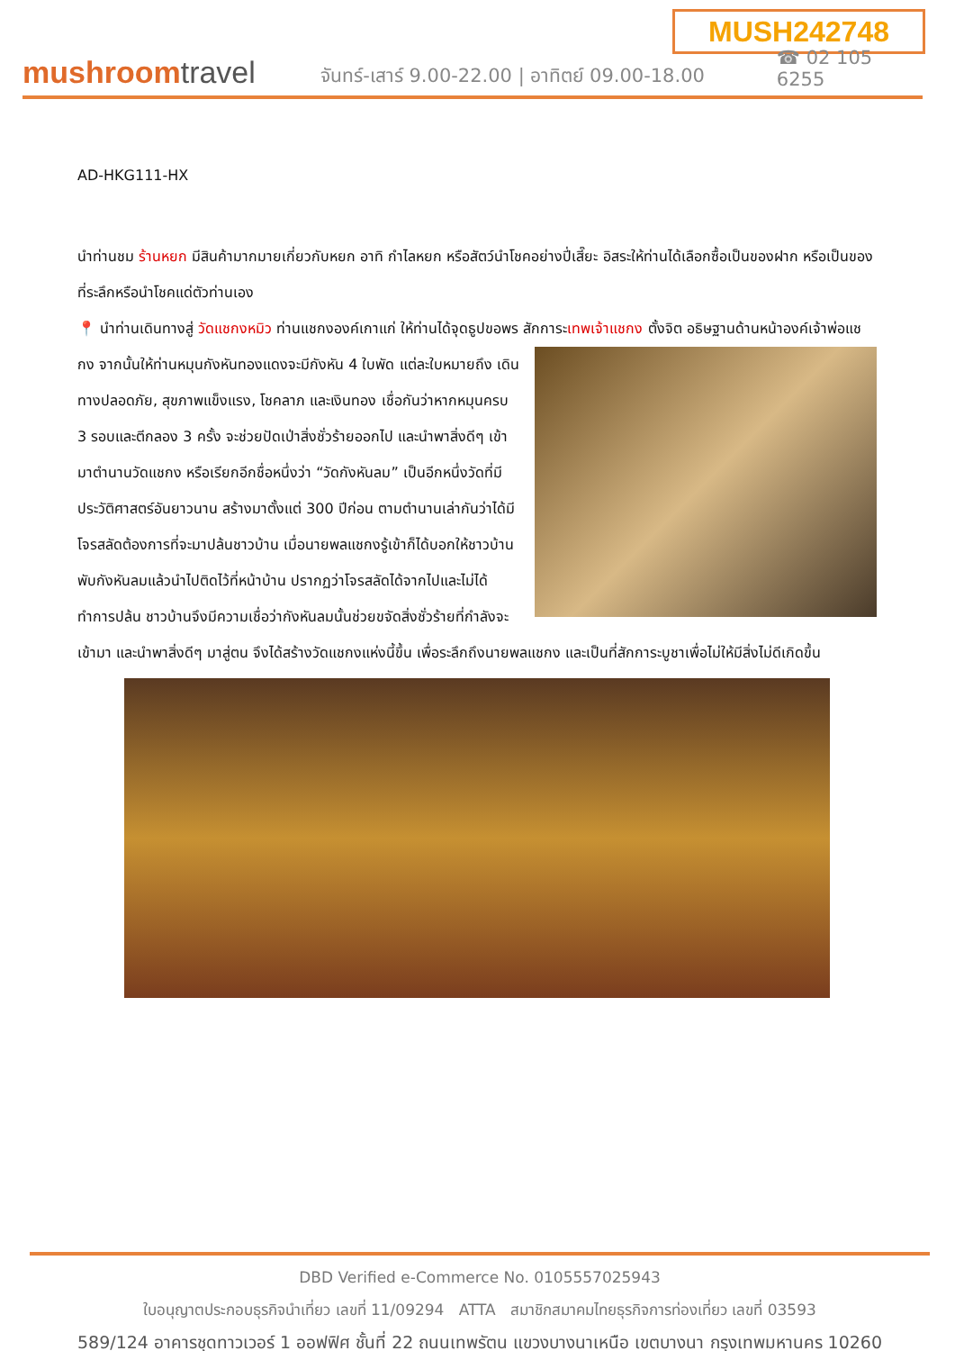MUSH242748
mushroomtravel
จันทร์-เสาร์ 9.00-22.00 | อาทิตย์ 09.00-18.00
☎ 02 105 6255
AD-HKG111-HX
นำท่านชม ร้านหยก มีสินค้ามากมายเกี่ยวกับหยก อาทิ กำไลหยก หรือสัตว์นำโชคอย่างปี่เสี๊ยะ อิสระให้ท่านได้เลือกซื้อเป็นของฝาก หรือเป็นของที่ระลึกหรือนำโชคแด่ตัวท่านเอง
📍 นำท่านเดินทางสู่ วัดแชกงหมิว ท่านแชกงองค์เกาแก่ ให้ท่านได้จุดธูปขอพร สักการะเทพเจ้าแชกง ตั้งจิต อธิษฐานด้านหน้าองค์เจ้าพ่อแชกง จากนั้นให้ท่านหมุนกังหันทองแดงจะมีกังหัน 4 ใบพัด แต่ละใบหมายถึง เดินทางปลอดภัย, สุขภาพแข็งแรง, โชคลาภ และเงินทอง เชื่อกันว่าหากหมุนครบ 3 รอบและตีกลอง 3 ครั้ง จะช่วยปัดเป่าสิ่งชั่วร้ายออกไป และนำพาสิ่งดีๆ เข้ามาตำนานวัดแชกง หรือเรียกอีกชื่อหนึ่งว่า “วัดกังหันลม” เป็นอีกหนึ่งวัดที่มีประวัติศาสตร์อันยาวนาน สร้างมาตั้งแต่ 300 ปีก่อน ตามตำนานเล่ากันว่าได้มีโจรสลัดต้องการที่จะมาปล้นชาวบ้าน เมื่อนายพลแชกงรู้เข้าก็ได้บอกให้ชาวบ้านพับกังหันลมแล้วนำไปติดไว้ที่หน้าบ้าน ปรากฏว่าโจรสลัดได้จากไปและไม่ได้ทำการปล้น ชาวบ้านจึงมีความเชื่อว่ากังหันลมนั้นช่วยขจัดสิ่งชั่วร้ายที่กำลังจะเข้ามา และนำพาสิ่งดีๆ มาสู่ตน จึงได้สร้างวัดแชกงแห่งนี้ขึ้น เพื่อระลึกถึงนายพลแชกง และเป็นที่สักการะบูชาเพื่อไม่ให้มีสิ่งไม่ดีเกิดขึ้น
DBD Verified e-Commerce No. 0105557025943
ใบอนุญาตประกอบธุรกิจนำเที่ยว เลขที่ 11/09294 ATTA สมาชิกสมาคมไทยธุรกิจการท่องเที่ยว เลขที่ 03593
589/124 อาคารชุดทาวเวอร์ 1 ออฟฟิศ ชั้นที่ 22 ถนนเทพรัตน แขวงบางนาเหนือ เขตบางนา กรุงเทพมหานคร 10260